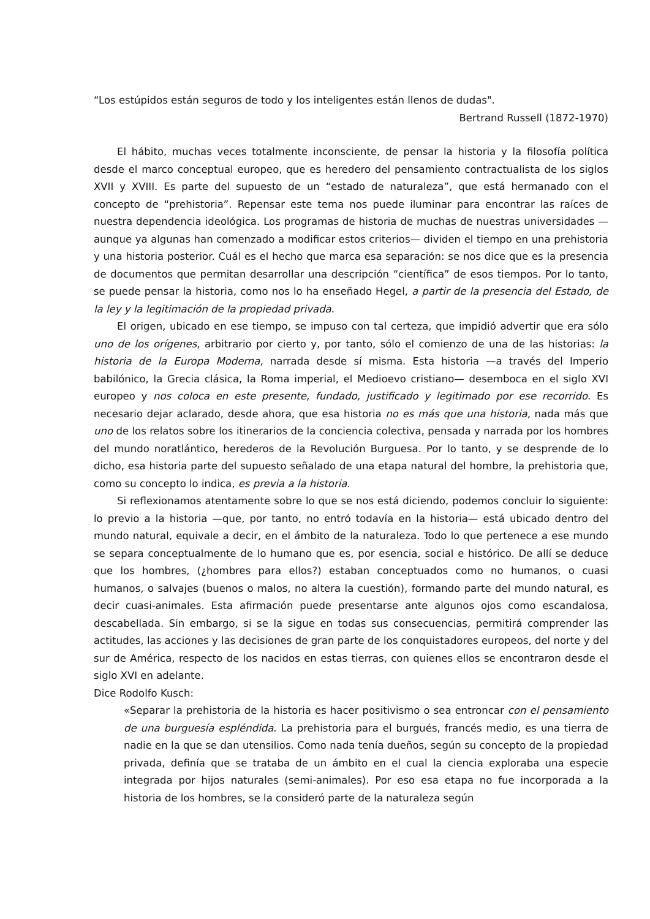“Los estúpidos están seguros de todo y los inteligentes están llenos de dudas".
Bertrand Russell (1872-1970)
El hábito, muchas veces totalmente inconsciente, de pensar la historia y la filosofía política desde el marco conceptual europeo, que es heredero del pensamiento contractualista de los siglos XVII y XVIII. Es parte del supuesto de un “estado de naturaleza”, que está hermanado con el concepto de “prehistoria”. Repensar este tema nos puede iluminar para encontrar las raíces de nuestra dependencia ideológica. Los programas de historia de muchas de nuestras universidades —aunque ya algunas han comenzado a modificar estos criterios— dividen el tiempo en una prehistoria y una historia posterior. Cuál es el hecho que marca esa separación: se nos dice que es la presencia de documentos que permitan desarrollar una descripción “científica” de esos tiempos. Por lo tanto, se puede pensar la historia, como nos lo ha enseñado Hegel, a partir de la presencia del Estado, de la ley y la legitimación de la propiedad privada.
El origen, ubicado en ese tiempo, se impuso con tal certeza, que impidió advertir que era sólo uno de los orígenes, arbitrario por cierto y, por tanto, sólo el comienzo de una de las historias: la historia de la Europa Moderna, narrada desde sí misma. Esta historia —a través del Imperio babilónico, la Grecia clásica, la Roma imperial, el Medioevo cristiano— desemboca en el siglo XVI europeo y nos coloca en este presente, fundado, justificado y legitimado por ese recorrido. Es necesario dejar aclarado, desde ahora, que esa historia no es más que una historia, nada más que uno de los relatos sobre los itinerarios de la conciencia colectiva, pensada y narrada por los hombres del mundo noratlántico, herederos de la Revolución Burguesa. Por lo tanto, y se desprende de lo dicho, esa historia parte del supuesto señalado de una etapa natural del hombre, la prehistoria que, como su concepto lo indica, es previa a la historia.
Si reflexionamos atentamente sobre lo que se nos está diciendo, podemos concluir lo siguiente: lo previo a la historia —que, por tanto, no entró todavía en la historia— está ubicado dentro del mundo natural, equivale a decir, en el ámbito de la naturaleza. Todo lo que pertenece a ese mundo se separa conceptualmente de lo humano que es, por esencia, social e histórico. De allí se deduce que los hombres, (¿hombres para ellos?) estaban conceptuados como no humanos, o cuasi humanos, o salvajes (buenos o malos, no altera la cuestión), formando parte del mundo natural, es decir cuasi-animales. Esta afirmación puede presentarse ante algunos ojos como escandalosa, descabellada. Sin embargo, si se la sigue en todas sus consecuencias, permitirá comprender las actitudes, las acciones y las decisiones de gran parte de los conquistadores europeos, del norte y del sur de América, respecto de los nacidos en estas tierras, con quienes ellos se encontraron desde el siglo XVI en adelante.
Dice Rodolfo Kusch:
«Separar la prehistoria de la historia es hacer positivismo o sea entroncar con el pensamiento de una burguesía espléndida. La prehistoria para el burgués, francés medio, es una tierra de nadie en la que se dan utensilios. Como nada tenía dueños, según su concepto de la propiedad privada, definía que se trataba de un ámbito en el cual la ciencia exploraba una especie integrada por hijos naturales (semi-animales). Por eso esa etapa no fue incorporada a la historia de los hombres, se la consideró parte de la naturaleza según